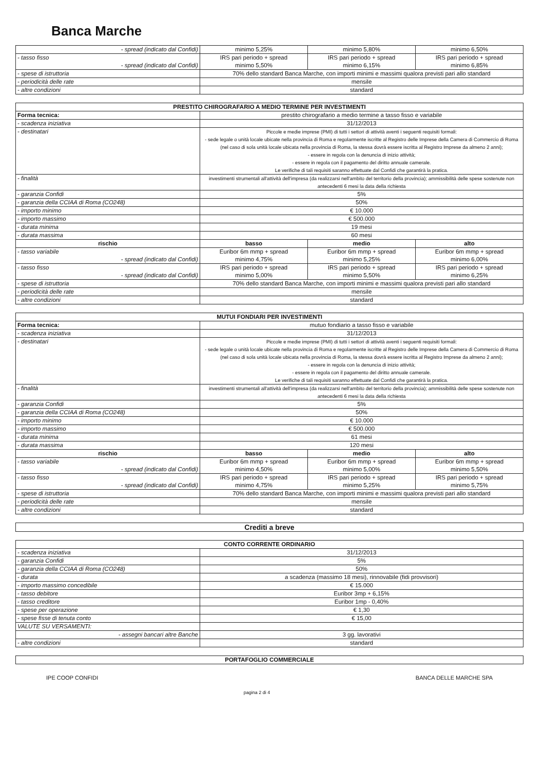Banca Marche
| - spread (indicato dal Confidi) | minimo 5,25% | minimo 5,80% | minimo 6,50% |
| - tasso fisso - spread (indicato dal Confidi) | IRS pari periodo + spread minimo 5,50% | IRS pari periodo + spread minimo 6,15% | IRS pari periodo + spread minimo 6,85% |
| - spese di istruttoria | 70% dello standard Banca Marche, con importi minimi e massimi qualora previsti pari allo standard | | |
| - periodicità delle rate | mensile | | |
| - altre condizioni | standard | | |
| PRESTITO CHIROGRAFARIO A MEDIO TERMINE PER INVESTIMENTI | | | |
| --- | --- | --- | --- |
| Forma tecnica: | prestito chirografario a medio termine a tasso fisso e variabile | | |
| - scadenza iniziativa | 31/12/2013 | | |
| - destinatari | Piccole e medie imprese (PMI) di tutti i settori di attività aventi i seguenti requisiti formali: - sede legale o unità locale ubicate nella provincia di Roma e regolarmente iscritte al Registro delle Imprese della Camera di Commercio di Roma (nel caso di sola unità locale ubicata nella provincia di Roma, la stessa dovrà essere iscritta al Registro Imprese da almeno 2 anni); - essere in regola con la denuncia di inizio attività; - essere in regola con il pagamento del diritto annuale camerale. Le verifiche di tali requisiti saranno effettuate dal Confidi che garantirà la pratica. | | |
| - finalità | investimenti strumentali all'attività dell'impresa (da realizzarsi nell'ambito del territorio della provincia); ammissibilità delle spese sostenute non antecedenti 6 mesi la data della richiesta | | |
| - garanzia Confidi | 5% | | |
| - garanzia della CCIAA di Roma (CO248) | 50% | | |
| - importo minimo | € 10.000 | | |
| - importo massimo | € 500.000 | | |
| - durata minima | 19 mesi | | |
| - durata massima | 60 mesi | | |
| rischio | basso | medio | alto |
| - tasso variabile - spread (indicato dal Confidi) | Euribor 6m mmp + spread minimo 4,75% | Euribor 6m mmp + spread minimo 5,25% | Euribor 6m mmp + spread minimo 6,00% |
| - tasso fisso - spread (indicato dal Confidi) | IRS pari periodo + spread minimo 5,00% | IRS pari periodo + spread minimo 5,50% | IRS pari periodo + spread minimo 6,25% |
| - spese di istruttoria | 70% dello standard Banca Marche, con importi minimi e massimi qualora previsti pari allo standard | | |
| - periodicità delle rate | mensile | | |
| - altre condizioni | standard | | |
| MUTUI FONDIARI PER INVESTIMENTI | | | |
| --- | --- | --- | --- |
| Forma tecnica: | mutuo fondiario a tasso fisso e variabile | | |
| - scadenza iniziativa | 31/12/2013 | | |
| - destinatari | Piccole e medie imprese (PMI) di tutti i settori di attività aventi i seguenti requisiti formali: - sede legale o unità locale ubicate nella provincia di Roma e regolarmente iscritte al Registro delle Imprese della Camera di Commercio di Roma (nel caso di sola unità locale ubicata nella provincia di Roma, la stessa dovrà essere iscritta al Registro Imprese da almeno 2 anni); - essere in regola con la denuncia di inizio attività; - essere in regola con il pagamento del diritto annuale camerale. Le verifiche di tali requisiti saranno effettuate dal Confidi che garantirà la pratica. | | |
| - finalità | investimenti strumentali all'attività dell'impresa (da realizzarsi nell'ambito del territorio della provincia); ammissibilità delle spese sostenute non antecedenti 6 mesi la data della richiesta | | |
| - garanzia Confidi | 5% | | |
| - garanzia della CCIAA di Roma (CO248) | 50% | | |
| - importo minimo | € 10.000 | | |
| - importo massimo | € 500.000 | | |
| - durata minima | 61 mesi | | |
| - durata massima | 120 mesi | | |
| rischio | basso | medio | alto |
| - tasso variabile - spread (indicato dal Confidi) | Euribor 6m mmp + spread minimo 4,50% | Euribor 6m mmp + spread minimo 5,00% | Euribor 6m mmp + spread minimo 5,50% |
| - tasso fisso - spread (indicato dal Confidi) | IRS pari periodo + spread minimo 4,75% | IRS pari periodo + spread minimo 5,25% | IRS pari periodo + spread minimo 5,75% |
| - spese di istruttoria | 70% dello standard Banca Marche, con importi minimi e massimi qualora previsti pari allo standard | | |
| - periodicità delle rate | mensile | | |
| - altre condizioni | standard | | |
Crediti a breve
| CONTO CORRENTE ORDINARIO | |
| --- | --- |
| - scadenza iniziativa | 31/12/2013 |
| - garanzia Confidi | 5% |
| - garanzia della CCIAA di Roma (CO248) | 50% |
| - durata | a scadenza (massimo 18 mesi), rinnovabile (fidi provvisori) |
| - importo massimo concedibile | € 15.000 |
| - tasso debitore | Euribor 3mp + 6,15% |
| - tasso creditore | Euribor 1mp - 0,40% |
| - spese per operazione | € 1,30 |
| - spese fisse di tenuta conto | € 15,00 |
| VALUTE SU VERSAMENTI: | |
| - assegni bancari altre Banche | 3 gg. lavorativi |
| - altre condizioni | standard |
| PORTAFOGLIO COMMERCIALE |
| --- |
IPE COOP CONFIDI pagina 2 di 4 BANCA DELLE MARCHE SPA